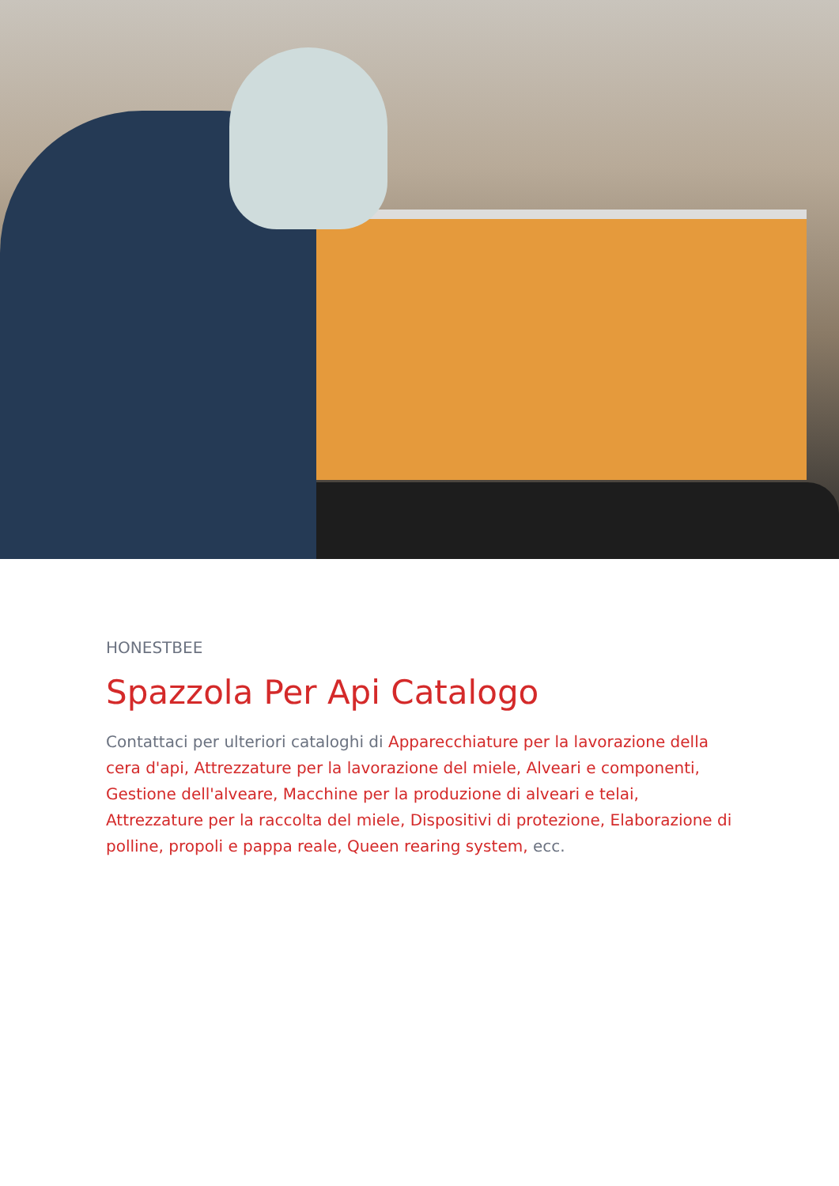HONESTBEE
Spazzola Per Api Catalogo
Contattaci per ulteriori cataloghi di Apparecchiature per la lavorazione della cera d'api, Attrezzature per la lavorazione del miele, Alveari e componenti, Gestione dell'alveare, Macchine per la produzione di alveari e telai, Attrezzature per la raccolta del miele, Dispositivi di protezione, Elaborazione di polline, propoli e pappa reale, Queen rearing system, ecc.